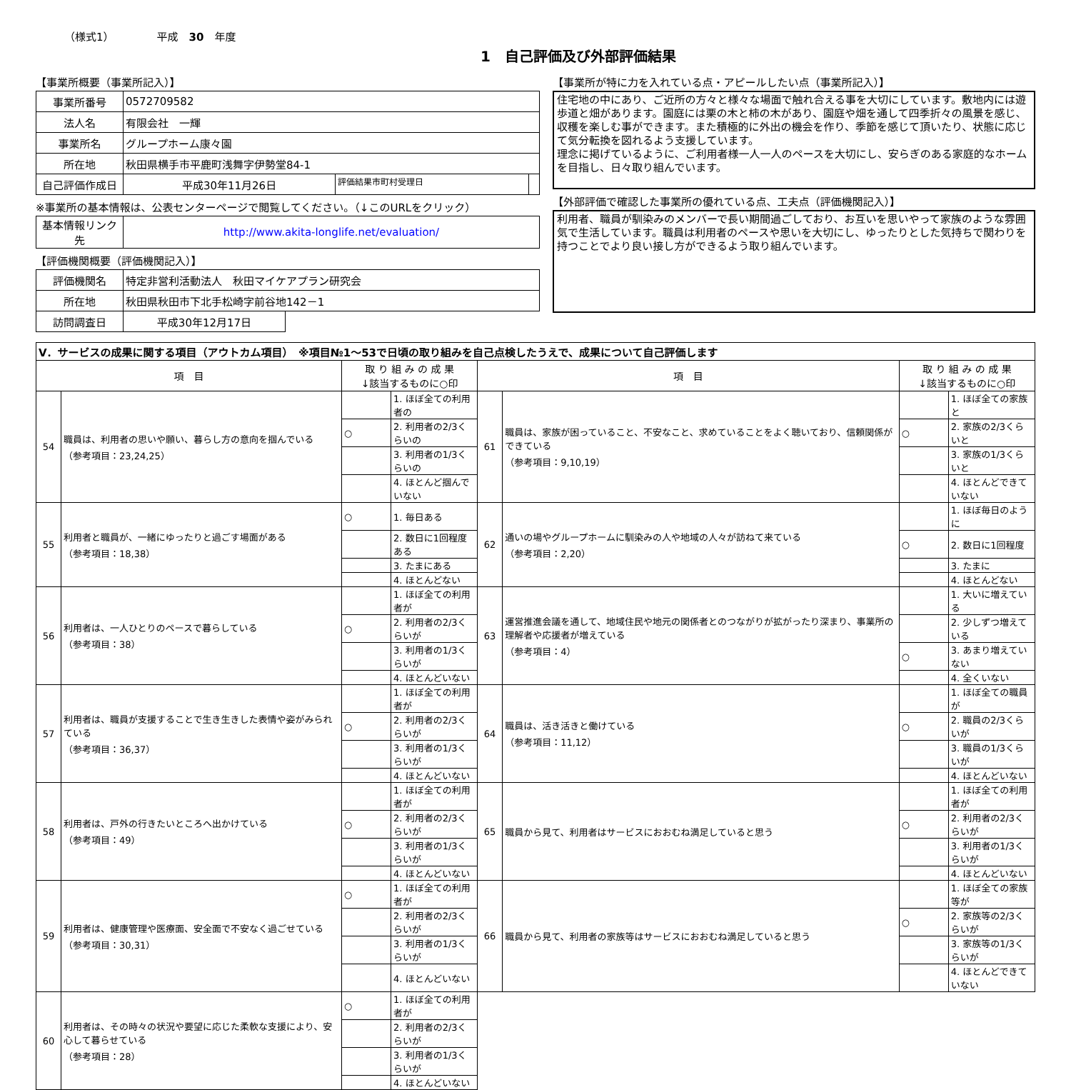（様式1） 平成　30　年度
1　自己評価及び外部評価結果
【事業所概要（事業所記入）】
| 事業所番号 | 0572709582 | | |
| 法人名 | 有限会社 一輝 | | |
| 事業所名 | グループホーム康々園 | | |
| 所在地 | 秋田県横手市平鹿町浅舞字伊勢堂84-1 | | |
| 自己評価作成日 | 平成30年11月26日 | 評価結果市町村受理日 | |
※事業所の基本情報は、公表センターページで閲覧してください。（↓このURLをクリック）
| 基本情報リンク先 | http://www.akita-longlife.net/evaluation/ |
【評価機関概要（評価機関記入）】
| 評価機関名 | 特定非営利活動法人 秋田マイケアプラン研究会 | |
| 所在地 | 秋田県秋田市下北手松崎字前谷地142－1 | |
| 訪問調査日 | 平成30年12月17日 | |
【事業所が特に力を入れている点・アピールしたい点（事業所記入）】
住宅地の中にあり、ご近所の方々と様々な場面で触れ合える事を大切にしています。敷地内には遊歩道と畑があります。園庭には栗の木と柿の木があり、園庭や畑を通して四季折々の風景を感じ、収穫を楽しむ事ができます。また積極的に外出の機会を作り、季節を感じて頂いたり、状態に応じて気分転換を図れるよう支援しています。
理念に掲げているように、ご利用者様一人一人のペースを大切にし、安らぎのある家庭的なホームを目指し、日々取り組んでいます。
【外部評価で確認した事業所の優れている点、工夫点（評価機関記入）】
利用者、職員が馴染みのメンバーで長い期間過ごしており、お互いを思いやって家族のような雰囲気で生活しています。職員は利用者のペースや思いを大切にし、ゆったりとした気持ちで関わりを持つことでより良い接し方ができるよう取り組んでいます。
| Ⅴ．サービスの成果に関する項目（アウトカム項目） ※項目№1～53で日頃の取り組みを自己点検したうえで、成果について自己評価します | | | | | | | |
| 項 目 | | 取 り 組 み の 成 果 ↓該当するものに○印 | | 項 目 | | 取 り 組 み の 成 果 ↓該当するものに○印 | |
| 54 | 職員は、利用者の思いや願い、暮らし方の意向を掴んでいる （参考項目：23,24,25） | | 1. ほぼ全ての利用者の | 61 | 職員は、家族が困っていること、不安なこと、求めていることをよく聴いており、信頼関係ができている （参考項目：9,10,19） | | 1. ほぼ全ての家族と |
| | | ○ | 2. 利用者の2/3くらいの | | | ○ | 2. 家族の2/3くらいと |
| | | | 3. 利用者の1/3くらいの | | | | 3. 家族の1/3くらいと |
| | | | 4. ほとんど掴んでいない | | | | 4. ほとんどできていない |
| 55 | 利用者と職員が、一緒にゆったりと過ごす場面がある （参考項目：18,38） | ○ | 1. 毎日ある | 62 | 通いの場やグループホームに馴染みの人や地域の人々が訪ねて来ている （参考項目：2,20） | | 1. ほぼ毎日のように |
| | | | 2. 数日に1回程度ある | | | ○ | 2. 数日に1回程度 |
| | | | 3. たまにある | | | | 3. たまに |
| | | | 4. ほとんどない | | | | 4. ほとんどない |
| 56 | 利用者は、一人ひとりのペースで暮らしている （参考項目：38） | | 1. ほぼ全ての利用者が | 63 | 運営推進会議を通して、地域住民や地元の関係者とのつながりが拡がったり深まり、事業所の理解者や応援者が増えている （参考項目：4） | | 1. 大いに増えている |
| | | ○ | 2. 利用者の2/3くらいが | | | | 2. 少しずつ増えている |
| | | | 3. 利用者の1/3くらいが | | | ○ | 3. あまり増えていない |
| | | | 4. ほとんどいない | | | | 4. 全くいない |
| 57 | 利用者は、職員が支援することで生き生きした表情や姿がみられている （参考項目：36,37） | | 1. ほぼ全ての利用者が | 64 | 職員は、活き活きと働けている （参考項目：11,12） | | 1. ほぼ全ての職員が |
| | | ○ | 2. 利用者の2/3くらいが | | | ○ | 2. 職員の2/3くらいが |
| | | | 3. 利用者の1/3くらいが | | | | 3. 職員の1/3くらいが |
| | | | 4. ほとんどいない | | | | 4. ほとんどいない |
| 58 | 利用者は、戸外の行きたいところへ出かけている （参考項目：49） | | 1. ほぼ全ての利用者が | 65 | 職員から見て、利用者はサービスにおおむね満足していると思う | | 1. ほぼ全ての利用者が |
| | | ○ | 2. 利用者の2/3くらいが | | | ○ | 2. 利用者の2/3くらいが |
| | | | 3. 利用者の1/3くらいが | | | | 3. 利用者の1/3くらいが |
| | | | 4. ほとんどいない | | | | 4. ほとんどいない |
| 59 | 利用者は、健康管理や医療面、安全面で不安なく過ごせている （参考項目：30,31） | ○ | 1. ほぼ全ての利用者が | 66 | 職員から見て、利用者の家族等はサービスにおおむね満足していると思う | | 1. ほぼ全ての家族等が |
| | | | 2. 利用者の2/3くらいが | | | ○ | 2. 家族等の2/3くらいが |
| | | | 3. 利用者の1/3くらいが | | | | 3. 家族等の1/3くらいが |
| | | | 4. ほとんどいない | | | | 4. ほとんどできていない |
| 60 | 利用者は、その時々の状況や要望に応じた柔軟な支援により、安心して暮らせている （参考項目：28） | ○ | 1. ほぼ全ての利用者が | | | | |
| | | | 2. 利用者の2/3くらいが | | | | |
| | | | 3. 利用者の1/3くらいが | | | | |
| | | | 4. ほとんどいない | | | | |